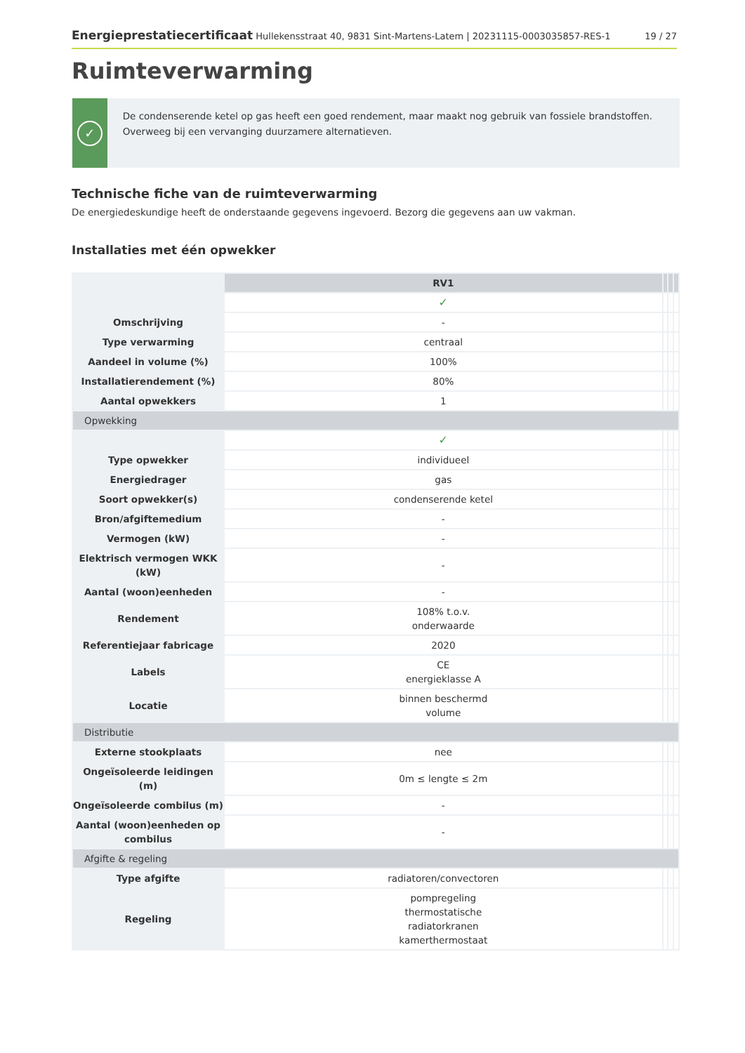Energieprestatiecertificaat Hullekensstraat 40, 9831 Sint-Martens-Latem | 20231115-0003035857-RES-1 19 / 27
Ruimteverwarming
✓
De condenserende ketel op gas heeft een goed rendement, maar maakt nog gebruik van fossiele brandstoffen. Overweeg bij een vervanging duurzamere alternatieven.
Technische fiche van de ruimteverwarming
De energiedeskundige heeft de onderstaande gegevens ingevoerd. Bezorg die gegevens aan uw vakman.
Installaties met één opwekker
| | RV1 | | | |
| | ✓ | | | |
| Omschrijving | - | | | |
| Type verwarming | centraal | | | |
| Aandeel in volume (%) | 100% | | | |
| Installatierendement (%) | 80% | | | |
| Aantal opwekkers | 1 | | | |
| Opwekking | | | | |
| | ✓ | | | |
| Type opwekker | individueel | | | |
| Energiedrager | gas | | | |
| Soort opwekker(s) | condenserende ketel | | | |
| Bron/afgiftemedium | - | | | |
| Vermogen (kW) | - | | | |
| Elektrisch vermogen WKK (kW) | - | | | |
| Aantal (woon)eenheden | - | | | |
| Rendement | 108% t.o.v. onderwaarde | | | |
| Referentiejaar fabricage | 2020 | | | |
| Labels | CE energieklasse A | | | |
| Locatie | binnen beschermd volume | | | |
| Distributie | | | | |
| Externe stookplaats | nee | | | |
| Ongeïsoleerde leidingen (m) | 0m ≤ lengte ≤ 2m | | | |
| Ongeïsoleerde combilus (m) | - | | | |
| Aantal (woon)eenheden op combilus | - | | | |
| Afgifte & regeling | | | | |
| Type afgifte | radiatoren/convectoren | | | |
| Regeling | pompregeling thermostatische radiatorkranen kamerthermostaat | | | |